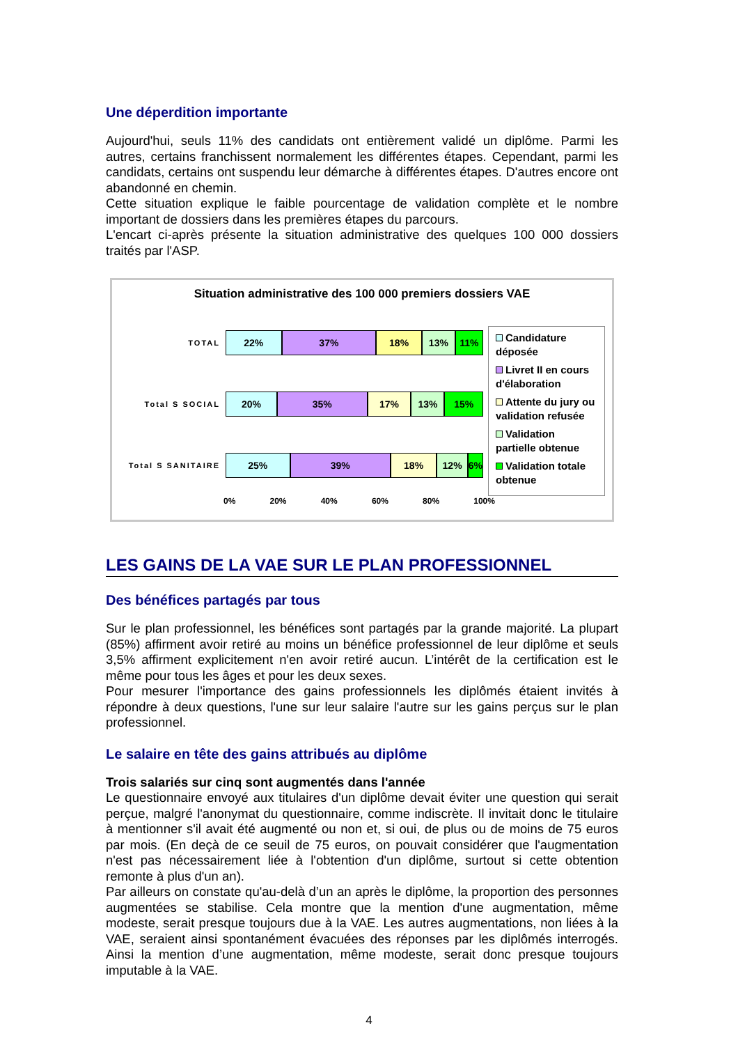Une déperdition importante
Aujourd'hui, seuls 11% des candidats ont entièrement validé un diplôme. Parmi les autres, certains franchissent normalement les différentes étapes. Cependant, parmi les candidats, certains ont suspendu leur démarche à différentes étapes. D'autres encore ont abandonné en chemin.
Cette situation explique le faible pourcentage de validation complète et le nombre important de dossiers dans les premières étapes du parcours.
L'encart ci-après présente la situation administrative des quelques 100 000 dossiers traités par l'ASP.
Situation administrative des 100 000 premiers dossiers VAE
TOTAL
22% 37% 18% 13% 11%
Total S SOCIAL
20% 35% 17% 13% 15%
Total S SANITAIRE
25% 39% 18% 12% 6%
0% 20% 40% 60% 80% 100%
Candidature déposée
Livret II en cours d'élaboration
Attente du jury ou validation refusée
Validation partielle obtenue
Validation totale obtenue
LES GAINS DE LA VAE SUR LE PLAN PROFESSIONNEL
Des bénéfices partagés par tous
Sur le plan professionnel, les bénéfices sont partagés par la grande majorité. La plupart (85%) affirment avoir retiré au moins un bénéfice professionnel de leur diplôme et seuls 3,5% affirment explicitement n'en avoir retiré aucun. L’intérêt de la certification est le même pour tous les âges et pour les deux sexes.
Pour mesurer l'importance des gains professionnels les diplômés étaient invités à répondre à deux questions, l'une sur leur salaire l'autre sur les gains perçus sur le plan professionnel.
Le salaire en tête des gains attribués au diplôme
Trois salariés sur cinq sont augmentés dans l'année
Le questionnaire envoyé aux titulaires d'un diplôme devait éviter une question qui serait perçue, malgré l'anonymat du questionnaire, comme indiscrète. Il invitait donc le titulaire à mentionner s'il avait été augmenté ou non et, si oui, de plus ou de moins de 75 euros par mois. (En deçà de ce seuil de 75 euros, on pouvait considérer que l'augmentation n'est pas nécessairement liée à l'obtention d'un diplôme, surtout si cette obtention remonte à plus d'un an).
Par ailleurs on constate qu'au-delà d’un an après le diplôme, la proportion des personnes augmentées se stabilise. Cela montre que la mention d'une augmentation, même modeste, serait presque toujours due à la VAE. Les autres augmentations, non liées à la VAE, seraient ainsi spontanément évacuées des réponses par les diplômés interrogés. Ainsi la mention d’une augmentation, même modeste, serait donc presque toujours imputable à la VAE.
4